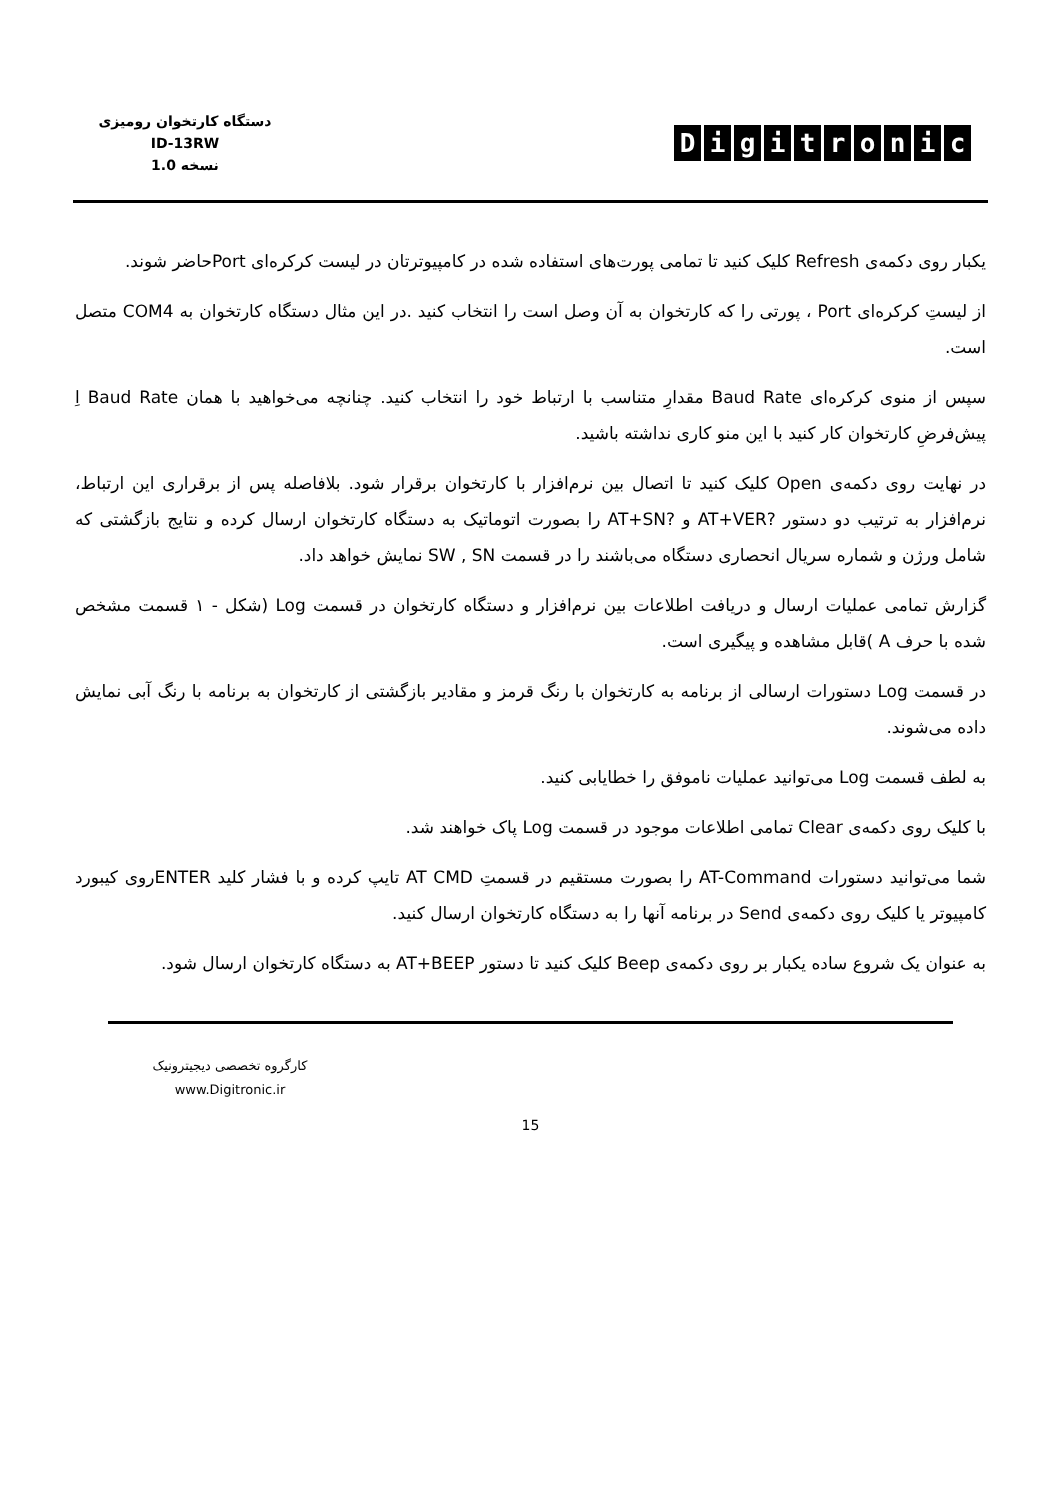دستگاه کارتخوان رومیزی
ID-13RW
نسخه 1.0
Digitronic
یکبار روی دکمه‌ی Refresh کلیک کنید تا تمامی پورت‌های استفاده شده در کامپیوترتان در لیست کرکره‌ای Portحاضر شوند.
از لیستِ کرکره‌ای Port ، پورتی را که کارتخوان به آن وصل است را انتخاب کنید .در این مثال دستگاه کارتخوان به COM4 متصل است.
سپس از منوی کرکره‌ای Baud Rate مقدارِ متناسب با ارتباط خود را انتخاب کنید. چنانچه می‌خواهید با همان Baud Rate اِ پیش‌فرضِ کارتخوان کار کنید با این منو کاری نداشته باشید.
در نهایت روی دکمه‌ی Open کلیک کنید تا اتصال بین نرم‌افزار با کارتخوان برقرار شود. بلافاصله پس از برقراری این ارتباط، نرم‌افزار به ترتیب دو دستور ?AT+VER و ?AT+SN را بصورت اتوماتیک به دستگاه کارتخوان ارسال کرده و نتایج بازگشتی که شامل ورژن و شماره سریال انحصاری دستگاه می‌باشند را در قسمت SW , SN نمایش خواهد داد.
گزارش تمامی عملیات ارسال و دریافت اطلاعات بین نرم‌افزار و دستگاه کارتخوان در قسمت Log (شکل - ۱ قسمت مشخص شده با حرف A )قابل مشاهده و پیگیری است.
در قسمت Log دستورات ارسالی از برنامه به کارتخوان با رنگ قرمز و مقادیر بازگشتی از کارتخوان به برنامه با رنگ آبی نمایش داده می‌شوند.
به لطف قسمت Log می‌توانید عملیات ناموفق را خطایابی کنید.
با کلیک روی دکمه‌ی Clear تمامی اطلاعات موجود در قسمت Log پاک خواهند شد.
شما می‌توانید دستورات AT-Command را بصورت مستقیم در قسمتِ AT CMD تایپ کرده و با فشار کلید ENTERروی کیبورد کامپیوتر یا کلیک روی دکمه‌ی Send در برنامه آنها را به دستگاه کارتخوان ارسال کنید.
به عنوان یک شروع ساده یکبار بر روی دکمه‌ی Beep کلیک کنید تا دستور AT+BEEP به دستگاه کارتخوان ارسال شود.
کارگروه تخصصی دیجیترونیک
www.Digitronic.ir
15